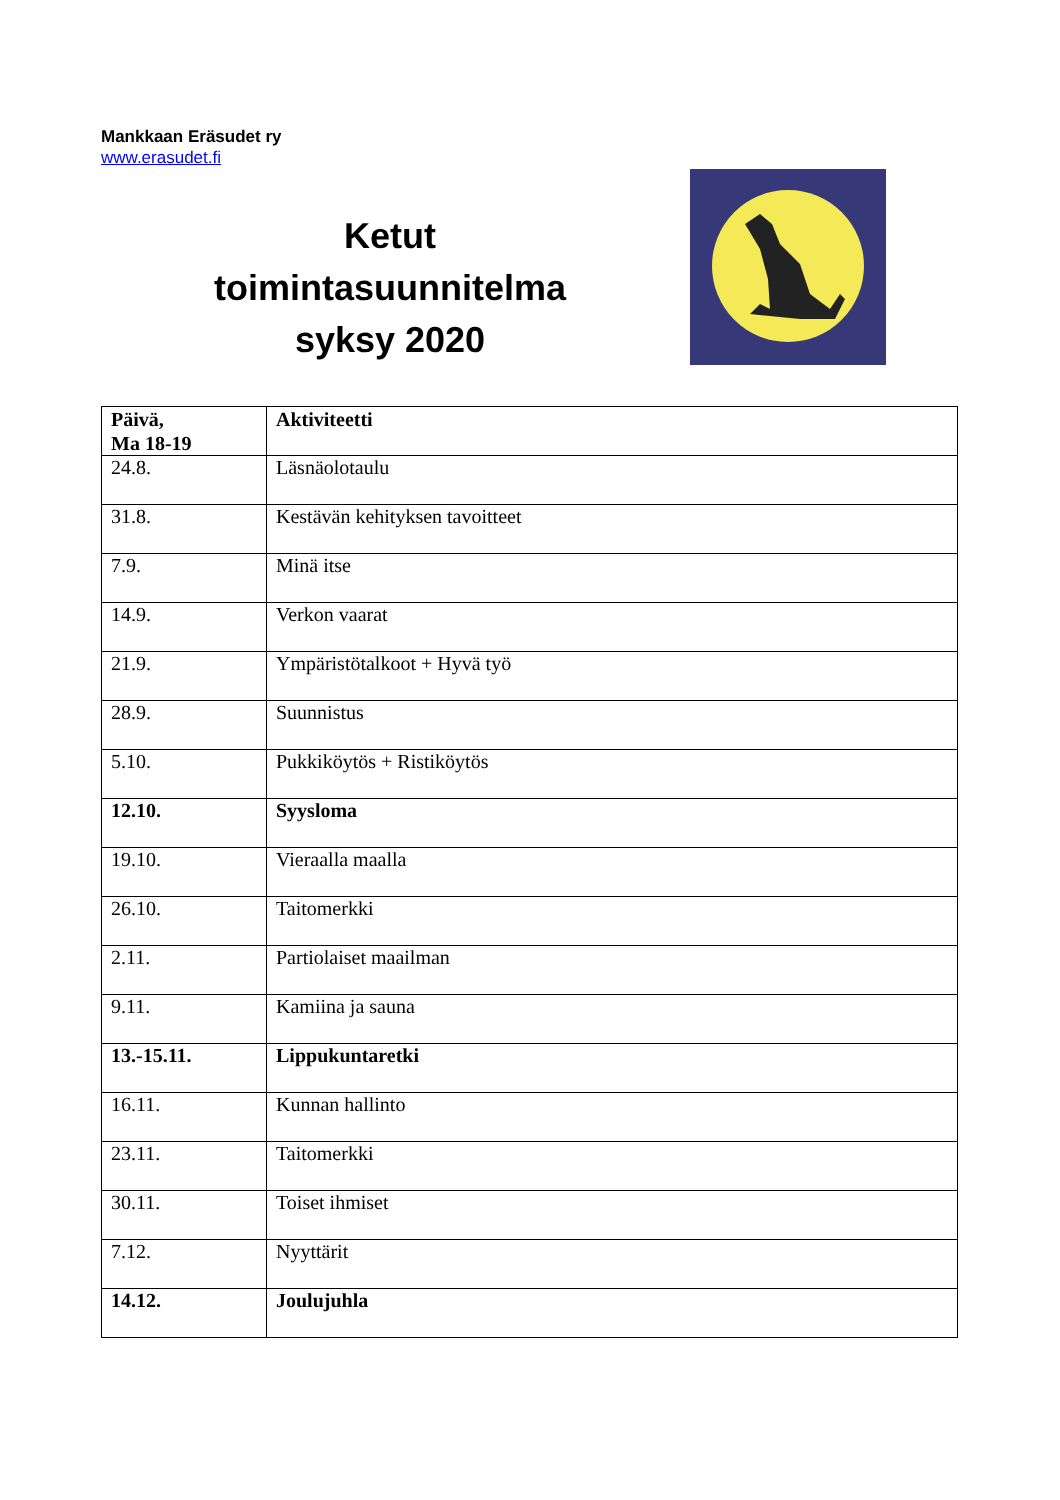Mankkaan Eräsudet ry
www.erasudet.fi
Ketut
toimintasuunnitelma
syksy 2020
| Päivä, Ma 18-19 | Aktiviteetti |
| --- | --- |
| 24.8. | Läsnäolotaulu |
| 31.8. | Kestävän kehityksen tavoitteet |
| 7.9. | Minä itse |
| 14.9. | Verkon vaarat |
| 21.9. | Ympäristötalkoot + Hyvä työ |
| 28.9. | Suunnistus |
| 5.10. | Pukkiköytös + Ristiköytös |
| 12.10. | Syysloma |
| 19.10. | Vieraalla maalla |
| 26.10. | Taitomerkki |
| 2.11. | Partiolaiset maailman |
| 9.11. | Kamiina ja sauna |
| 13.-15.11. | Lippukuntaretki |
| 16.11. | Kunnan hallinto |
| 23.11. | Taitomerkki |
| 30.11. | Toiset ihmiset |
| 7.12. | Nyyttärit |
| 14.12. | Joulujuhla |